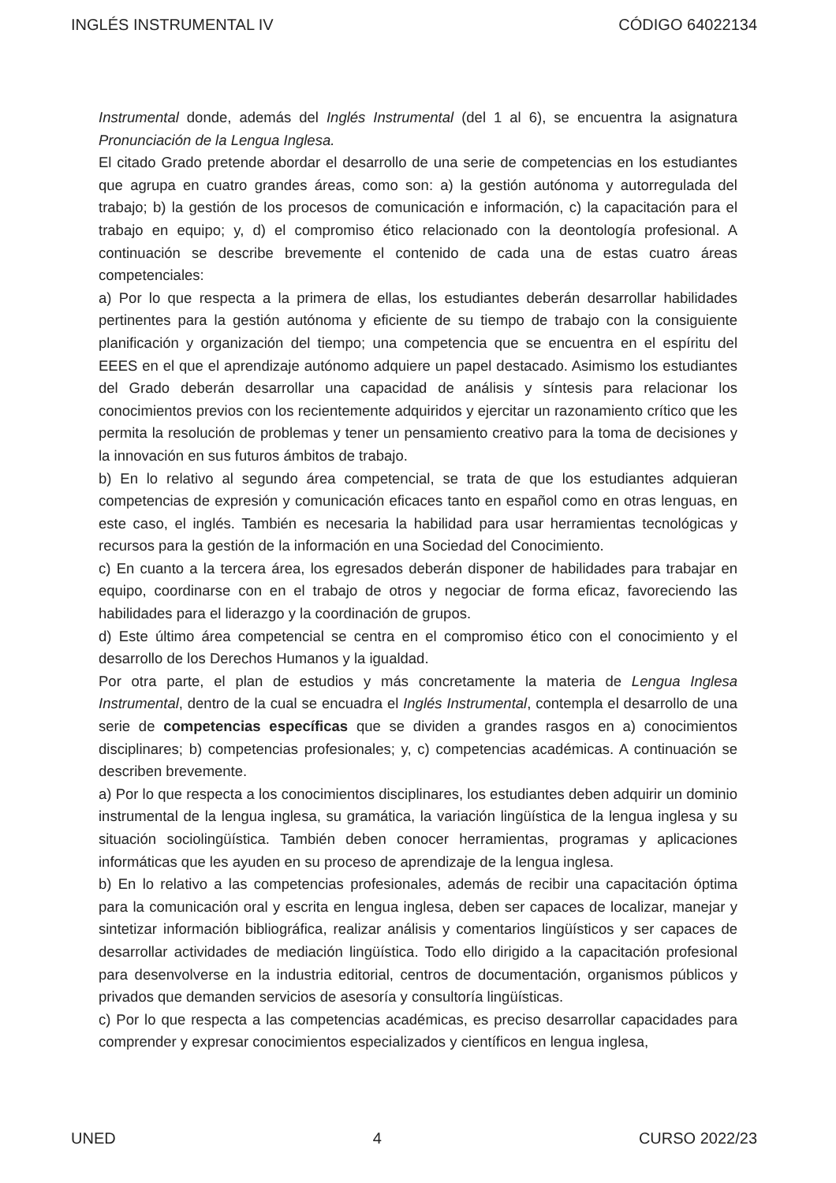INGLÉS INSTRUMENTAL IV CÓDIGO 64022134
Instrumental donde, además del Inglés Instrumental (del 1 al 6), se encuentra la asignatura Pronunciación de la Lengua Inglesa.
El citado Grado pretende abordar el desarrollo de una serie de competencias en los estudiantes que agrupa en cuatro grandes áreas, como son: a) la gestión autónoma y autorregulada del trabajo; b) la gestión de los procesos de comunicación e información, c) la capacitación para el trabajo en equipo; y, d) el compromiso ético relacionado con la deontología profesional. A continuación se describe brevemente el contenido de cada una de estas cuatro áreas competenciales:
a) Por lo que respecta a la primera de ellas, los estudiantes deberán desarrollar habilidades pertinentes para la gestión autónoma y eficiente de su tiempo de trabajo con la consiguiente planificación y organización del tiempo; una competencia que se encuentra en el espíritu del EEES en el que el aprendizaje autónomo adquiere un papel destacado. Asimismo los estudiantes del Grado deberán desarrollar una capacidad de análisis y síntesis para relacionar los conocimientos previos con los recientemente adquiridos y ejercitar un razonamiento crítico que les permita la resolución de problemas y tener un pensamiento creativo para la toma de decisiones y la innovación en sus futuros ámbitos de trabajo.
b) En lo relativo al segundo área competencial, se trata de que los estudiantes adquieran competencias de expresión y comunicación eficaces tanto en español como en otras lenguas, en este caso, el inglés. También es necesaria la habilidad para usar herramientas tecnológicas y recursos para la gestión de la información en una Sociedad del Conocimiento.
c) En cuanto a la tercera área, los egresados deberán disponer de habilidades para trabajar en equipo, coordinarse con en el trabajo de otros y negociar de forma eficaz, favoreciendo las habilidades para el liderazgo y la coordinación de grupos.
d) Este último área competencial se centra en el compromiso ético con el conocimiento y el desarrollo de los Derechos Humanos y la igualdad.
Por otra parte, el plan de estudios y más concretamente la materia de Lengua Inglesa Instrumental, dentro de la cual se encuadra el Inglés Instrumental, contempla el desarrollo de una serie de competencias específicas que se dividen a grandes rasgos en a) conocimientos disciplinares; b) competencias profesionales; y, c) competencias académicas. A continuación se describen brevemente.
a) Por lo que respecta a los conocimientos disciplinares, los estudiantes deben adquirir un dominio instrumental de la lengua inglesa, su gramática, la variación lingüística de la lengua inglesa y su situación sociolingüística. También deben conocer herramientas, programas y aplicaciones informáticas que les ayuden en su proceso de aprendizaje de la lengua inglesa.
b) En lo relativo a las competencias profesionales, además de recibir una capacitación óptima para la comunicación oral y escrita en lengua inglesa, deben ser capaces de localizar, manejar y sintetizar información bibliográfica, realizar análisis y comentarios lingüísticos y ser capaces de desarrollar actividades de mediación lingüística. Todo ello dirigido a la capacitación profesional para desenvolverse en la industria editorial, centros de documentación, organismos públicos y privados que demanden servicios de asesoría y consultoría lingüísticas.
c) Por lo que respecta a las competencias académicas, es preciso desarrollar capacidades para comprender y expresar conocimientos especializados y científicos en lengua inglesa,
UNED 4 CURSO 2022/23